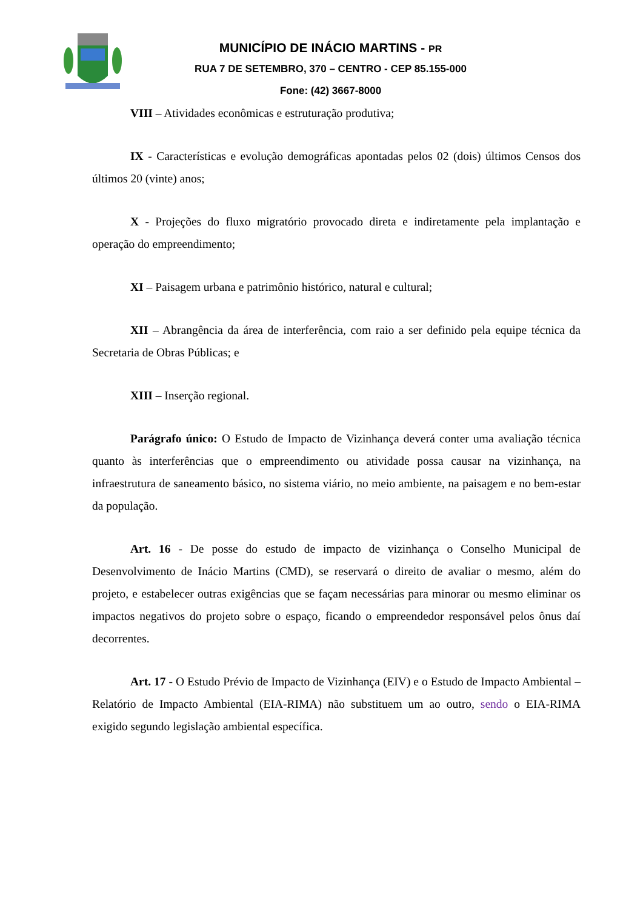MUNICÍPIO DE INÁCIO MARTINS - PR
RUA 7 DE SETEMBRO, 370 – CENTRO - CEP 85.155-000
Fone: (42) 3667-8000
VIII – Atividades econômicas e estruturação produtiva;
IX - Características e evolução demográficas apontadas pelos 02 (dois) últimos Censos dos últimos 20 (vinte) anos;
X - Projeções do fluxo migratório provocado direta e indiretamente pela implantação e operação do empreendimento;
XI – Paisagem urbana e patrimônio histórico, natural e cultural;
XII – Abrangência da área de interferência, com raio a ser definido pela equipe técnica da Secretaria de Obras Públicas; e
XIII – Inserção regional.
Parágrafo único: O Estudo de Impacto de Vizinhança deverá conter uma avaliação técnica quanto às interferências que o empreendimento ou atividade possa causar na vizinhança, na infraestrutura de saneamento básico, no sistema viário, no meio ambiente, na paisagem e no bem-estar da população.
Art. 16 - De posse do estudo de impacto de vizinhança o Conselho Municipal de Desenvolvimento de Inácio Martins (CMD), se reservará o direito de avaliar o mesmo, além do projeto, e estabelecer outras exigências que se façam necessárias para minorar ou mesmo eliminar os impactos negativos do projeto sobre o espaço, ficando o empreendedor responsável pelos ônus daí decorrentes.
Art. 17 - O Estudo Prévio de Impacto de Vizinhança (EIV) e o Estudo de Impacto Ambiental – Relatório de Impacto Ambiental (EIA-RIMA) não substituem um ao outro, sendo o EIA-RIMA exigido segundo legislação ambiental específica.